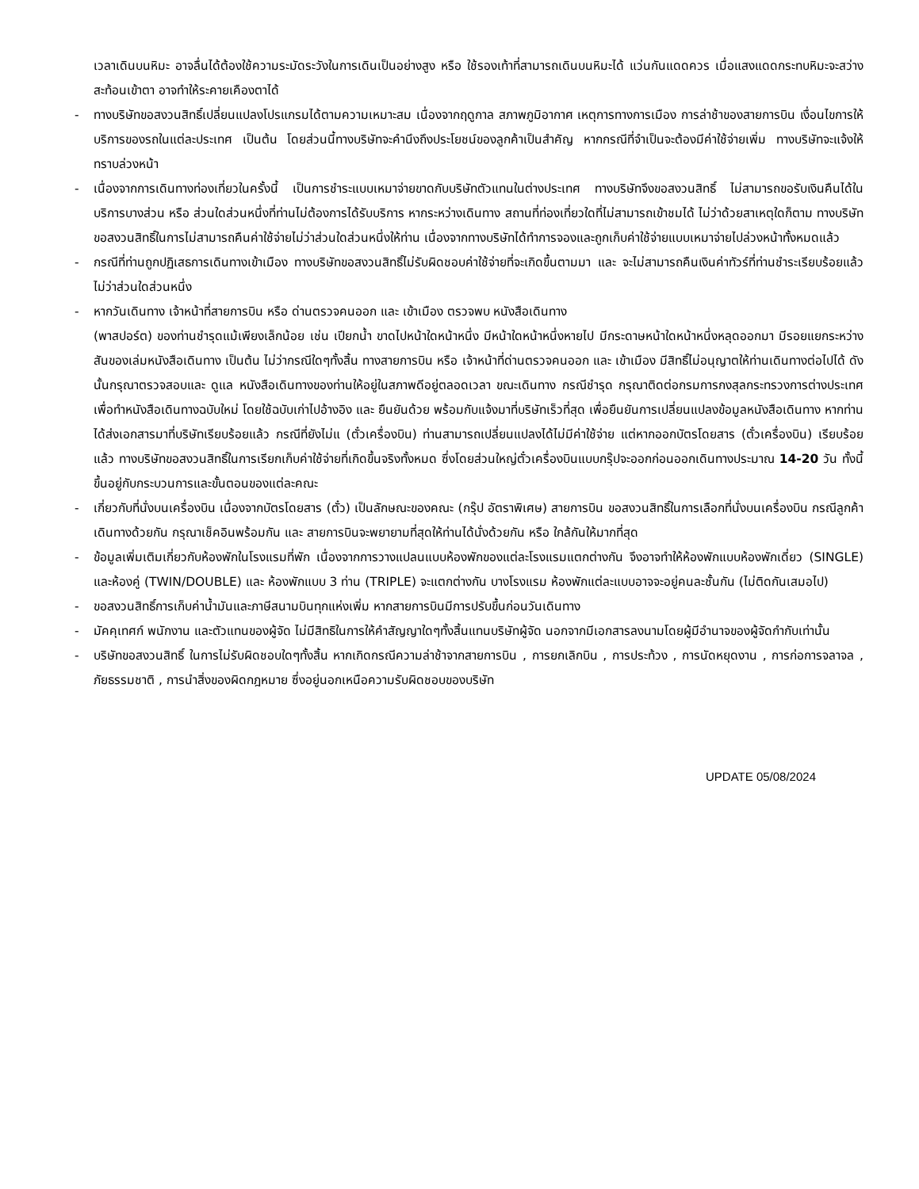เวลาเดินบนหิมะ อาจลื่นได้ต้องใช้ความระมัดระวังในการเดินเป็นอย่างสูง หรือ ใช้รองเท้าที่สามารถเดินบนหิมะได้ แว่นกันแดดควร เมื่อแสงแดดกระทบหิมะจะสว่างสะท้อนเข้าตา อาจทำให้ระคายเคืองตาได้
- ทางบริษัทขอสงวนสิทธิ์เปลี่ยนแปลงโปรแกรมได้ตามความเหมาะสม เนื่องจากฤดูกาล สภาพภูมิอากาศ เหตุการทางการเมือง การล่าช้าของสายการบิน เงื่อนไขการให้บริการของรถในแต่ละประเทศ เป็นต้น โดยส่วนนี้ทางบริษัทจะคำนึงถึงประโยชน์ของลูกค้าเป็นสำคัญ หากกรณีที่จำเป็นจะต้องมีค่าใช้จ่ายเพิ่ม ทางบริษัทจะแจ้งให้ทราบล่วงหน้า
- เนื่องจากการเดินทางท่องเที่ยวในครั้งนี้ เป็นการชำระแบบเหมาจ่ายขาดกับบริษัทตัวแทนในต่างประเทศ ทางบริษัทจึงขอสงวนสิทธิ์ ไม่สามารถขอรับเงินคืนได้ในบริการบางส่วน หรือ ส่วนใดส่วนหนึ่งที่ท่านไม่ต้องการได้รับบริการ หากระหว่างเดินทาง สถานที่ท่องเที่ยวใดที่ไม่สามารถเข้าชมได้ ไม่ว่าด้วยสาเหตุใดก็ตาม ทางบริษัทขอสงวนสิทธิ์ในการไม่สามารถคืนค่าใช้จ่ายไม่ว่าส่วนใดส่วนหนึ่งให้ท่าน เนื่องจากทางบริษัทได้ทำการจองและถูกเก็บค่าใช้จ่ายแบบเหมาจ่ายไปล่วงหน้าทั้งหมดแล้ว
- กรณีที่ท่านถูกปฏิเสธการเดินทางเข้าเมือง ทางบริษัทขอสงวนสิทธิ์ไม่รับผิดชอบค่าใช้จ่ายที่จะเกิดขึ้นตามมา และ จะไม่สามารถคืนเงินค่าทัวร์ที่ท่านชำระเรียบร้อยแล้วไม่ว่าส่วนใดส่วนหนึ่ง
- หากวันเดินทาง เจ้าหน้าที่สายการบิน หรือ ด่านตรวจคนออก และ เข้าเมือง ตรวจพบ หนังสือเดินทาง
(พาสปอร์ต) ของท่านชำรุดแม้เพียงเล็กน้อย เช่น เปียกน้ำ ขาดไปหน้าใดหน้าหนึ่ง มีหน้าใดหน้าหนึ่งหายไป มีกระดาษหน้าใดหน้าหนึ่งหลุดออกมา มีรอยแยกระหว่างสันของเล่มหนังสือเดินทาง เป็นต้น ไม่ว่ากรณีใดๆทั้งสิ้น ทางสายการบิน หรือ เจ้าหน้าที่ด่านตรวจคนออก และ เข้าเมือง มีสิทธิ์ไม่อนุญาตให้ท่านเดินทางต่อไปได้ ดังนั้นกรุณาตรวจสอบและ ดูแล หนังสือเดินทางของท่านให้อยู่ในสภาพดีอยู่ตลอดเวลา ขณะเดินทาง กรณีชำรุด กรุณาติดต่อกรมการกงสุลกระทรวงการต่างประเทศเพื่อทำหนังสือเดินทางฉบับใหม่ โดยใช้ฉบับเก่าไปอ้างอิง และ ยืนยันด้วย พร้อมกับแจ้งมาที่บริษัทเร็วที่สุด เพื่อยืนยันการเปลี่ยนแปลงข้อมูลหนังสือเดินทาง หากท่านได้ส่งเอกสารมาที่บริษัทเรียบร้อยแล้ว กรณีที่ยังไม่แ (ตั๋วเครื่องบิน) ท่านสามารถเปลี่ยนแปลงได้ไม่มีค่าใช้จ่าย แต่หากออกบัตรโดยสาร (ตั๋วเครื่องบิน) เรียบร้อยแล้ว ทางบริษัทขอสงวนสิทธิ์ในการเรียกเก็บค่าใช้จ่ายที่เกิดขึ้นจริงทั้งหมด ซึ่งโดยส่วนใหญ่ตั๋วเครื่องบินแบบกรุ๊ปจะออกก่อนออกเดินทางประมาณ 14-20 วัน ทั้งนี้ขึ้นอยู่กับกระบวนการและขั้นตอนของแต่ละคณะ
- เกี่ยวกับที่นั่งบนเครื่องบิน เนื่องจากบัตรโดยสาร (ตั๋ว) เป็นลักษณะของคณะ (กรุ๊ป อัตราพิเศษ) สายการบิน ขอสงวนสิทธิ์ในการเลือกที่นั่งบนเครื่องบิน กรณีลูกค้าเดินทางด้วยกัน กรุณาเช็คอินพร้อมกัน และ สายการบินจะพยายามที่สุดให้ท่านได้นั่งด้วยกัน หรือ ใกล้กันให้มากที่สุด
- ข้อมูลเพิ่มเติมเกี่ยวกับห้องพักในโรงแรมที่พัก เนื่องจากการวางแปลนแบบห้องพักของแต่ละโรงแรมแตกต่างกัน จึงอาจทำให้ห้องพักแบบห้องพักเดี่ยว (SINGLE) และห้องคู่ (TWIN/DOUBLE) และ ห้องพักแบบ 3 ท่าน (TRIPLE) จะแตกต่างกัน บางโรงแรม ห้องพักแต่ละแบบอาจจะอยู่คนละชั้นกัน (ไม่ติดกันเสมอไป)
- ขอสงวนสิทธิ์การเก็บค่าน้ำมันและภาษีสนามบินทุกแห่งเพิ่ม หากสายการบินมีการปรับขึ้นก่อนวันเดินทาง
- มัคคุเทศก์ พนักงาน และตัวแทนของผู้จัด ไม่มีสิทธิในการให้คำสัญญาใดๆทั้งสิ้นแทนบริษัทผู้จัด นอกจากมีเอกสารลงนามโดยผู้มีอำนาจของผู้จัดกำกับเท่านั้น
- บริษัทขอสงวนสิทธิ์ ในการไม่รับผิดชอบใดๆทั้งสิ้น หากเกิดกรณีความล่าช้าจากสายการบิน , การยกเลิกบิน , การประท้วง , การนัดหยุดงาน , การก่อการจลาจล , ภัยธรรมชาติ , การนำสิ่งของผิดกฎหมาย ซึ่งอยู่นอกเหนือความรับผิดชอบของบริษัท
UPDATE 05/08/2024